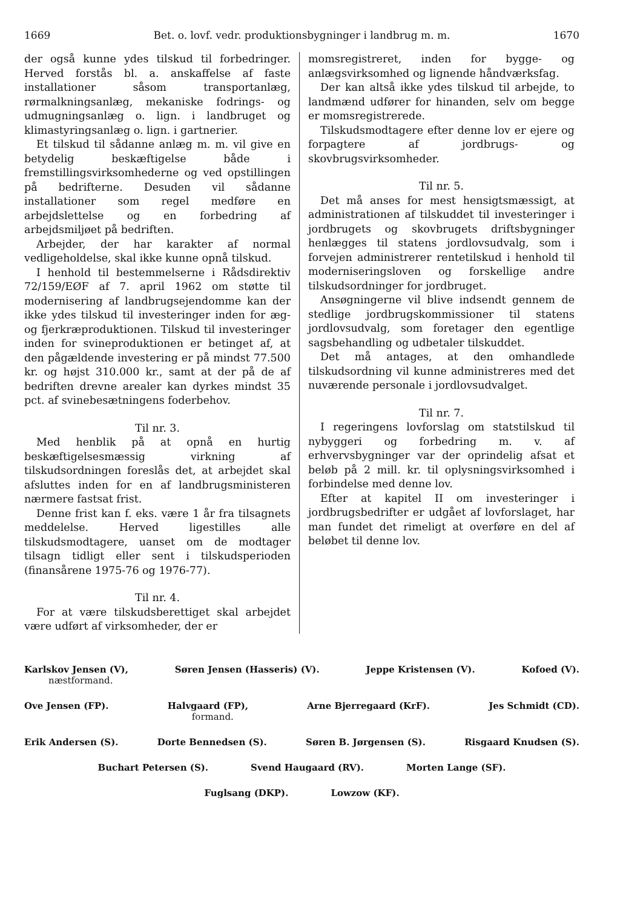1669 Bet. o. lovf. vedr. produktionsbygninger i landbrug m. m. 1670
der også kunne ydes tilskud til forbedringer. Herved forstås bl. a. anskaffelse af faste installationer såsom transportanlæg, rørmalkningsanlæg, mekaniske fodrings- og udmugningsanlæg o. lign. i landbruget og klimastyringsanlæg o. lign. i gartnerier.
Et tilskud til sådanne anlæg m. m. vil give en betydelig beskæftigelse både i fremstillingsvirksomhederne og ved opstillingen på bedrifterne. Desuden vil sådanne installationer som regel medføre en arbejdslettelse og en forbedring af arbejdsmiljøet på bedriften.
Arbejder, der har karakter af normal vedligeholdelse, skal ikke kunne opnå tilskud.
I henhold til bestemmelserne i Rådsdirektiv 72/159/EØF af 7. april 1962 om støtte til modernisering af landbrugsejendomme kan der ikke ydes tilskud til investeringer inden for æg- og fjerkræproduktionen. Tilskud til investeringer inden for svineproduktionen er betinget af, at den pågældende investering er på mindst 77.500 kr. og højst 310.000 kr., samt at der på de af bedriften drevne arealer kan dyrkes mindst 35 pct. af svinebesætningens foderbehov.
Til nr. 3.
Med henblik på at opnå en hurtig beskæftigelsesmæssig virkning af tilskudsordningen foreslås det, at arbejdet skal afsluttes inden for en af landbrugsministeren nærmere fastsat frist.
Denne frist kan f. eks. være 1 år fra tilsagnets meddelelse. Herved ligestilles alle tilskudsmodtagere, uanset om de modtager tilsagn tidligt eller sent i tilskudsperioden (finansårene 1975-76 og 1976-77).
Til nr. 4.
For at være tilskudsberettiget skal arbejdet være udført af virksomheder, der er
momsregistreret, inden for bygge- og anlægsvirksomhed og lignende håndværksfag.
Der kan altså ikke ydes tilskud til arbejde, to landmænd udfører for hinanden, selv om begge er momsregistrerede.
Tilskudsmodtagere efter denne lov er ejere og forpagtere af jordbrugs- og skovbrugsvirksomheder.
Til nr. 5.
Det må anses for mest hensigtsmæssigt, at administrationen af tilskuddet til investeringer i jordbrugets og skovbrugets driftsbygninger henlægges til statens jordlovsudvalg, som i forvejen administrerer rentetilskud i henhold til moderniseringsloven og forskellige andre tilskudsordninger for jordbruget.
Ansøgningerne vil blive indsendt gennem de stedlige jordbrugskommissioner til statens jordlovsudvalg, som foretager den egentlige sagsbehandling og udbetaler tilskuddet.
Det må antages, at den omhandlede tilskudsordning vil kunne administreres med det nuværende personale i jordlovsudvalget.
Til nr. 7.
I regeringens lovforslag om statstilskud til nybyggeri og forbedring m. v. af erhvervsbygninger var der oprindelig afsat et beløb på 2 mill. kr. til oplysningsvirksomhed i forbindelse med denne lov.
Efter at kapitel II om investeringer i jordbrugsbedrifter er udgået af lovforslaget, har man fundet det rimeligt at overføre en del af beløbet til denne lov.
Karlskov Jensen (V),
næstformand. Søren Jensen (Hasseris) (V). Jeppe Kristensen (V). Kofoed (V).
Ove Jensen (FP). Halvgaard (FP),
formand. Arne Bjerregaard (KrF). Jes Schmidt (CD).
Erik Andersen (S). Dorte Bennedsen (S). Søren B. Jørgensen (S). Risgaard Knudsen (S).
Buchart Petersen (S). Svend Haugaard (RV). Morten Lange (SF).
Fuglsang (DKP). Lowzow (KF).